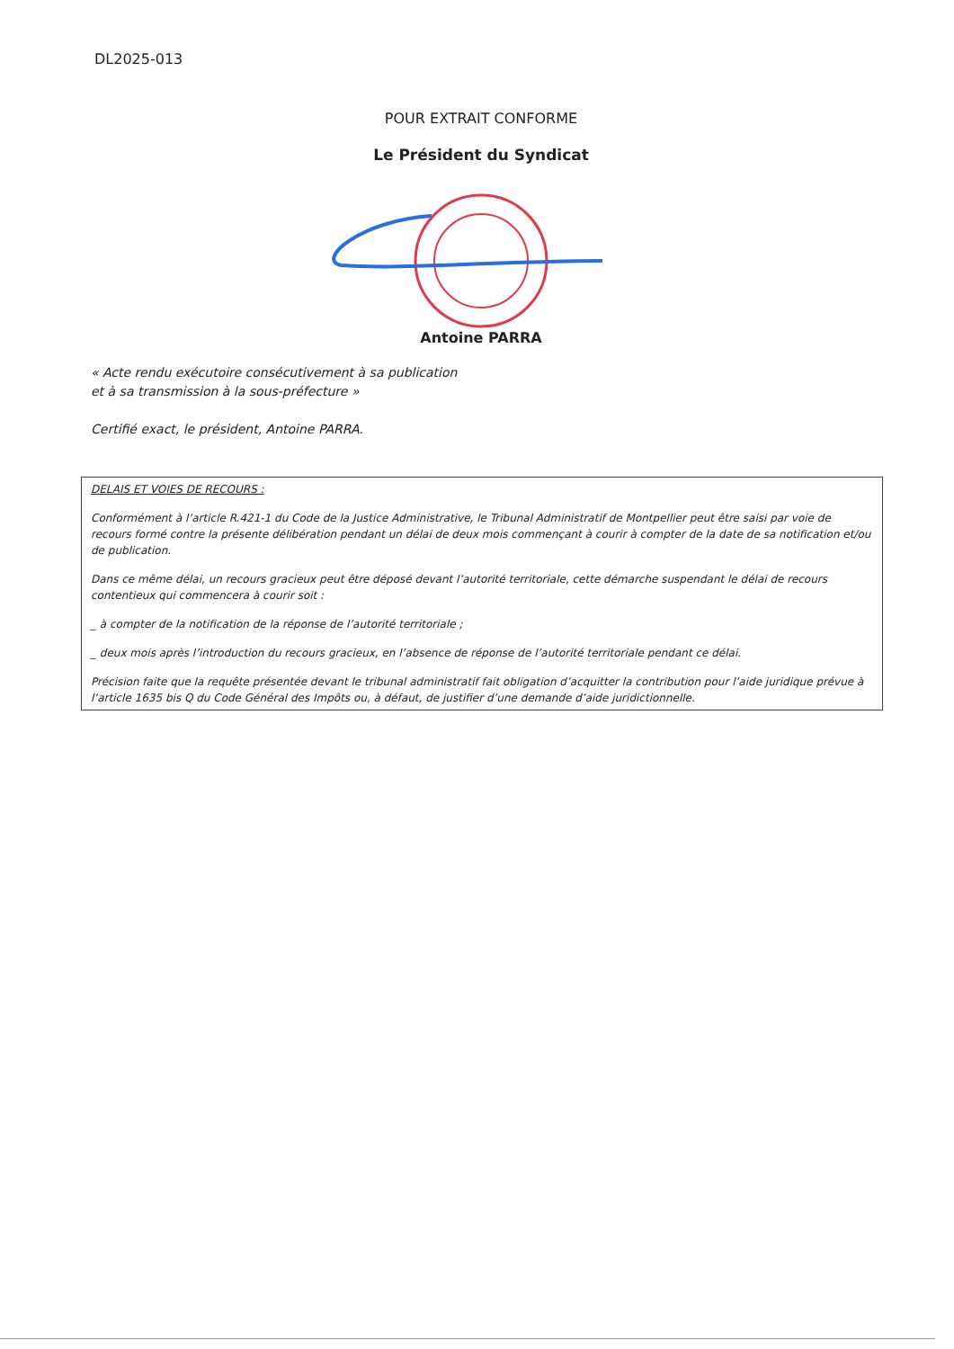DL2025-013
POUR EXTRAIT CONFORME
Le Président du Syndicat
Antoine PARRA
« Acte rendu exécutoire consécutivement à sa publication
et à sa transmission à la sous-préfecture »
Certifié exact, le président, Antoine PARRA.
DELAIS ET VOIES DE RECOURS :
Conformément à l’article R.421-1 du Code de la Justice Administrative, le Tribunal Administratif de Montpellier peut être saisi par voie de recours formé contre la présente délibération pendant un délai de deux mois commençant à courir à compter de la date de sa notification et/ou de publication.
Dans ce même délai, un recours gracieux peut être déposé devant l’autorité territoriale, cette démarche suspendant le délai de recours contentieux qui commencera à courir soit :
_ à compter de la notification de la réponse de l’autorité territoriale ;
_ deux mois après l’introduction du recours gracieux, en l’absence de réponse de l’autorité territoriale pendant ce délai.
Précision faite que la requête présentée devant le tribunal administratif fait obligation d’acquitter la contribution pour l’aide juridique prévue à l’article 1635 bis Q du Code Général des Impôts ou, à défaut, de justifier d’une demande d’aide juridictionnelle.